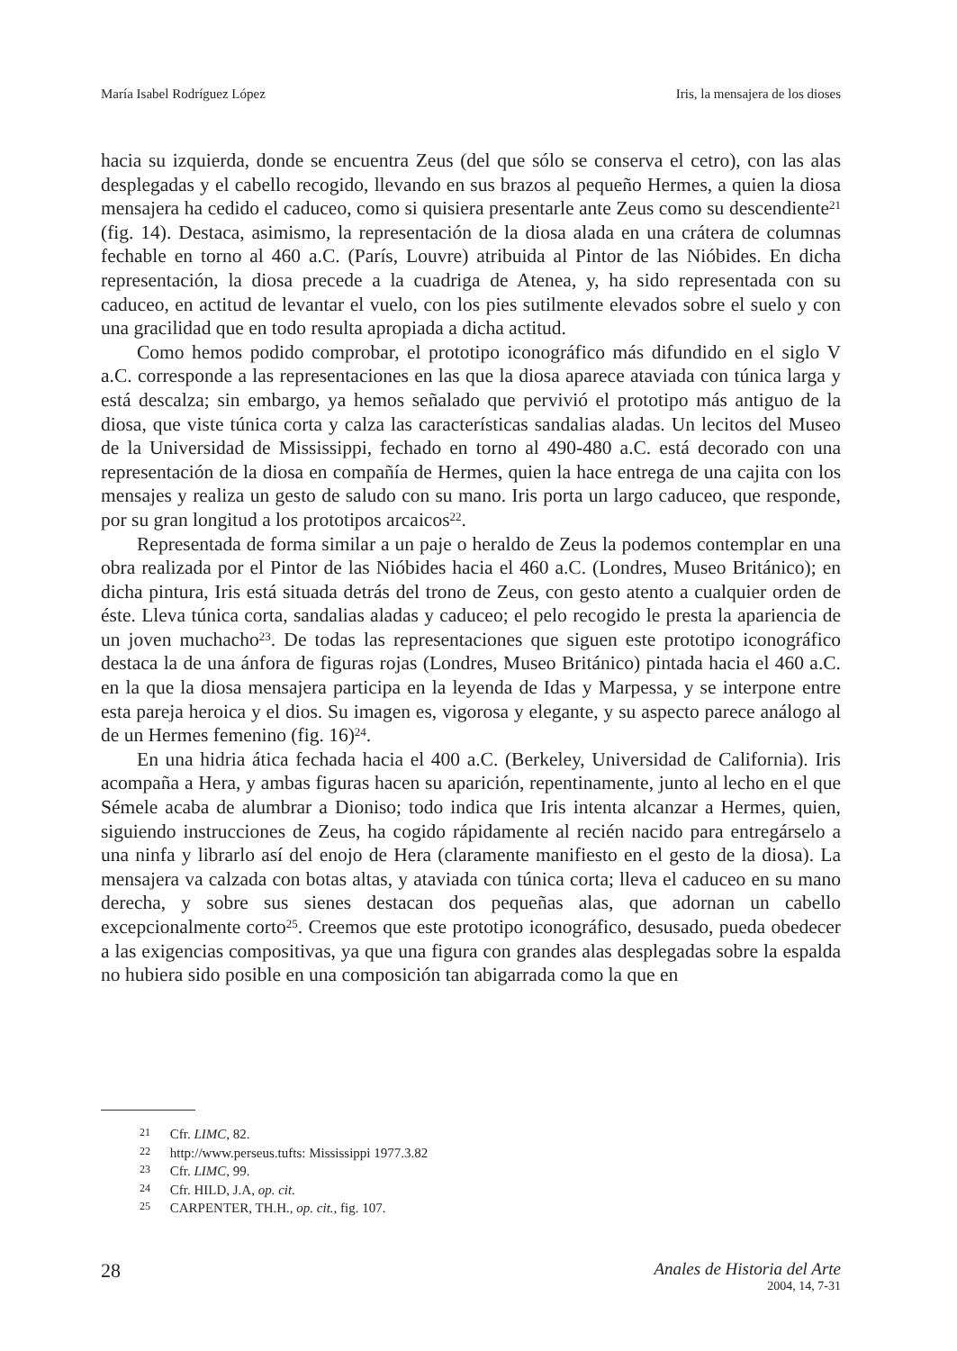María Isabel Rodríguez López Iris, la mensajera de los dioses
hacia su izquierda, donde se encuentra Zeus (del que sólo se conserva el cetro), con las alas desplegadas y el cabello recogido, llevando en sus brazos al pequeño Hermes, a quien la diosa mensajera ha cedido el caduceo, como si quisiera presentarle ante Zeus como su descendiente<sup>21</sup> (fig. 14). Destaca, asimismo, la representación de la diosa alada en una crátera de columnas fechable en torno al 460 a.C. (París, Louvre) atribuida al Pintor de las Nióbides. En dicha representación, la diosa precede a la cuadriga de Atenea, y, ha sido representada con su caduceo, en actitud de levantar el vuelo, con los pies sutilmente elevados sobre el suelo y con una gracilidad que en todo resulta apropiada a dicha actitud.
Como hemos podido comprobar, el prototipo iconográfico más difundido en el siglo V a.C. corresponde a las representaciones en las que la diosa aparece ataviada con túnica larga y está descalza; sin embargo, ya hemos señalado que pervivió el prototipo más antiguo de la diosa, que viste túnica corta y calza las características sandalias aladas. Un lecitos del Museo de la Universidad de Mississippi, fechado en torno al 490-480 a.C. está decorado con una representación de la diosa en compañía de Hermes, quien la hace entrega de una cajita con los mensajes y realiza un gesto de saludo con su mano. Iris porta un largo caduceo, que responde, por su gran longitud a los prototipos arcaicos<sup>22</sup>.
Representada de forma similar a un paje o heraldo de Zeus la podemos contemplar en una obra realizada por el Pintor de las Nióbides hacia el 460 a.C. (Londres, Museo Británico); en dicha pintura, Iris está situada detrás del trono de Zeus, con gesto atento a cualquier orden de éste. Lleva túnica corta, sandalias aladas y caduceo; el pelo recogido le presta la apariencia de un joven muchacho<sup>23</sup>. De todas las representaciones que siguen este prototipo iconográfico destaca la de una ánfora de figuras rojas (Londres, Museo Británico) pintada hacia el 460 a.C. en la que la diosa mensajera participa en la leyenda de Idas y Marpessa, y se interpone entre esta pareja heroica y el dios. Su imagen es, vigorosa y elegante, y su aspecto parece análogo al de un Hermes femenino (fig. 16)<sup>24</sup>.
En una hidria ática fechada hacia el 400 a.C. (Berkeley, Universidad de California). Iris acompaña a Hera, y ambas figuras hacen su aparición, repentinamente, junto al lecho en el que Sémele acaba de alumbrar a Dioniso; todo indica que Iris intenta alcanzar a Hermes, quien, siguiendo instrucciones de Zeus, ha cogido rápidamente al recién nacido para entregárselo a una ninfa y librarlo así del enojo de Hera (claramente manifiesto en el gesto de la diosa). La mensajera va calzada con botas altas, y ataviada con túnica corta; lleva el caduceo en su mano derecha, y sobre sus sienes destacan dos pequeñas alas, que adornan un cabello excepcionalmente corto<sup>25</sup>. Creemos que este prototipo iconográfico, desusado, pueda obedecer a las exigencias compositivas, ya que una figura con grandes alas desplegadas sobre la espalda no hubiera sido posible en una composición tan abigarrada como la que en
21 Cfr. LIMC, 82.
22 http://www.perseus.tufts: Mississippi 1977.3.82
23 Cfr. LIMC, 99.
24 Cfr. HILD, J.A, op. cit.
25 CARPENTER, TH.H., op. cit., fig. 107.
28
Anales de Historia del Arte
2004, 14, 7-31